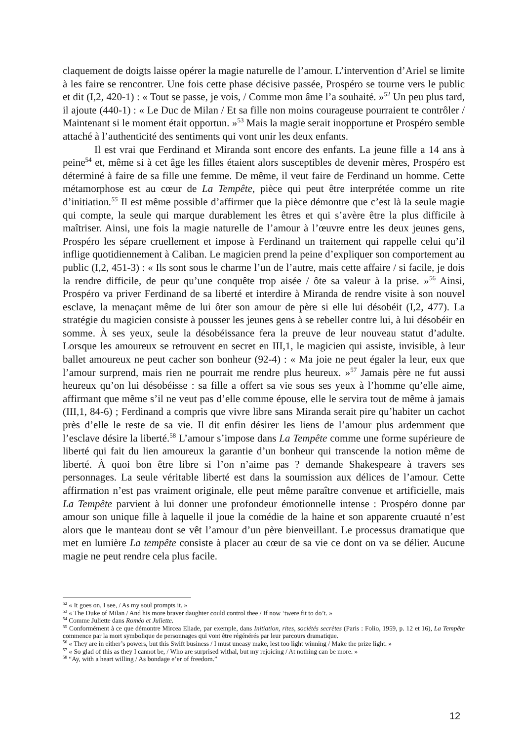claquement de doigts laisse opérer la magie naturelle de l’amour. L’intervention d’Ariel se limite à les faire se rencontrer. Une fois cette phase décisive passée, Prospéro se tourne vers le public et dit (I,2, 420-1) : « Tout se passe, je vois, / Comme mon âme l’a souhaité. »<sup>52</sup> Un peu plus tard, il ajoute (440-1) : « Le Duc de Milan / Et sa fille non moins courageuse pourraient te contrôler / Maintenant si le moment était opportun. »<sup>53</sup> Mais la magie serait inopportune et Prospéro semble attaché à l’authenticité des sentiments qui vont unir les deux enfants.
Il est vrai que Ferdinand et Miranda sont encore des enfants. La jeune fille a 14 ans à peine<sup>54</sup> et, même si à cet âge les filles étaient alors susceptibles de devenir mères, Prospéro est déterminé à faire de sa fille une femme. De même, il veut faire de Ferdinand un homme. Cette métamorphose est au cœur de La Tempête, pièce qui peut être interprétée comme un rite d’initiation.<sup>55</sup> Il est même possible d’affirmer que la pièce démontre que c’est là la seule magie qui compte, la seule qui marque durablement les êtres et qui s’avère être la plus difficile à maîtriser. Ainsi, une fois la magie naturelle de l’amour à l’œuvre entre les deux jeunes gens, Prospéro les sépare cruellement et impose à Ferdinand un traitement qui rappelle celui qu’il inflige quotidiennement à Caliban. Le magicien prend la peine d’expliquer son comportement au public (I,2, 451-3) : « Ils sont sous le charme l’un de l’autre, mais cette affaire / si facile, je dois la rendre difficile, de peur qu’une conquête trop aisée / ôte sa valeur à la prise. »<sup>56</sup> Ainsi, Prospéro va priver Ferdinand de sa liberté et interdire à Miranda de rendre visite à son nouvel esclave, la menaçant même de lui ôter son amour de père si elle lui désobéit (I,2, 477). La stratégie du magicien consiste à pousser les jeunes gens à se rebeller contre lui, à lui désobéir en somme. À ses yeux, seule la désobéissance fera la preuve de leur nouveau statut d’adulte. Lorsque les amoureux se retrouvent en secret en III,1, le magicien qui assiste, invisible, à leur ballet amoureux ne peut cacher son bonheur (92-4) : « Ma joie ne peut égaler la leur, eux que l’amour surprend, mais rien ne pourrait me rendre plus heureux. »<sup>57</sup> Jamais père ne fut aussi heureux qu’on lui désobéisse : sa fille a offert sa vie sous ses yeux à l’homme qu’elle aime, affirmant que même s’il ne veut pas d’elle comme épouse, elle le servira tout de même à jamais (III,1, 84-6) ; Ferdinand a compris que vivre libre sans Miranda serait pire qu’habiter un cachot près d’elle le reste de sa vie. Il dit enfin désirer les liens de l’amour plus ardemment que l’esclave désire la liberté.<sup>58</sup> L’amour s’impose dans La Tempête comme une forme supérieure de liberté qui fait du lien amoureux la garantie d’un bonheur qui transcende la notion même de liberté. À quoi bon être libre si l’on n’aime pas ? demande Shakespeare à travers ses personnages. La seule véritable liberté est dans la soumission aux délices de l’amour. Cette affirmation n’est pas vraiment originale, elle peut même paraître convenue et artificielle, mais La Tempête parvient à lui donner une profondeur émotionnelle intense : Prospéro donne par amour son unique fille à laquelle il joue la comédie de la haine et son apparente cruauté n’est alors que le manteau dont se vêt l’amour d’un père bienveillant. Le processus dramatique que met en lumière La tempête consiste à placer au cœur de sa vie ce dont on va se délier. Aucune magie ne peut rendre cela plus facile.
<sup>52</sup> « It goes on, I see, / As my soul prompts it. »
<sup>53</sup> « The Duke of Milan / And his more braver daughter could control thee / If now ‘twere fit to do’t. »
<sup>54</sup> Comme Juliette dans Roméo et Juliette.
<sup>55</sup> Conformément à ce que démontre Mircea Eliade, par exemple, dans Initiation, rites, sociétés secrètes (Paris : Folio, 1959, p. 12 et 16), La Tempête commence par la mort symbolique de personnages qui vont être régénérés par leur parcours dramatique.
<sup>56</sup> « They are in either’s powers, but this Swift business / I must uneasy make, lest too light winning / Make the prize light. »
<sup>57</sup> « So glad of this as they I cannot be, / Who are surprised withal, but my rejoicing / At nothing can be more. »
<sup>58</sup> “Ay, with a heart willing / As bondage e’er of freedom.”
12